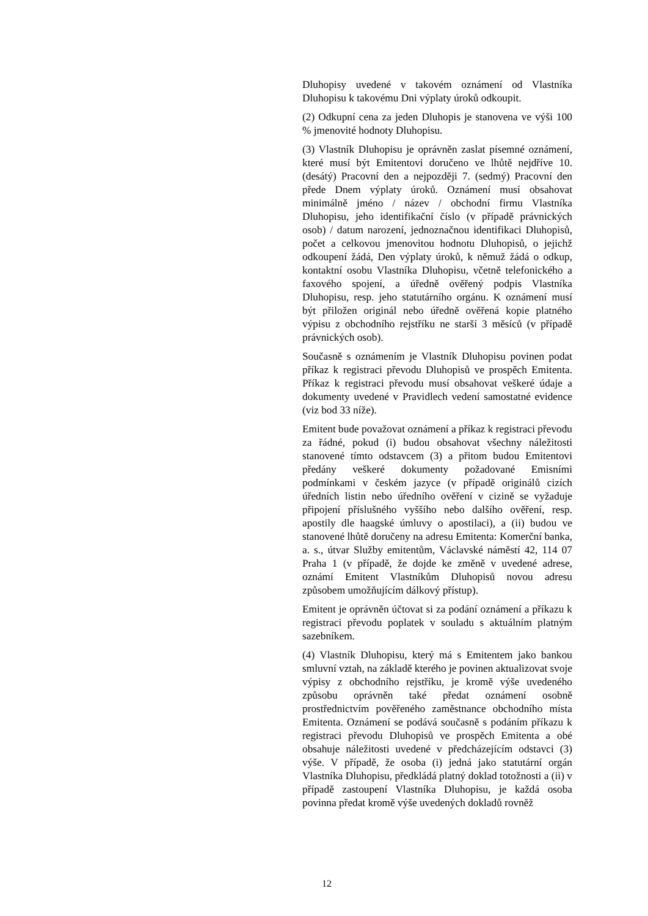Dluhopisy uvedené v takovém oznámení od Vlastníka Dluhopisu k takovému Dni výplaty úroků odkoupit.
(2) Odkupní cena za jeden Dluhopis je stanovena ve výši 100 % jmenovité hodnoty Dluhopisu.
(3) Vlastník Dluhopisu je oprávněn zaslat písemné oznámení, které musí být Emitentovi doručeno ve lhůtě nejdříve 10. (desátý) Pracovní den a nejpozději 7. (sedmý) Pracovní den přede Dnem výplaty úroků. Oznámení musí obsahovat minimálně jméno / název / obchodní firmu Vlastníka Dluhopisu, jeho identifikační číslo (v případě právnických osob) / datum narození, jednoznačnou identifikaci Dluhopisů, počet a celkovou jmenovitou hodnotu Dluhopisů, o jejichž odkoupení žádá, Den výplaty úroků, k němuž žádá o odkup, kontaktní osobu Vlastníka Dluhopisu, včetně telefonického a faxového spojení, a úředně ověřený podpis Vlastníka Dluhopisu, resp. jeho statutárního orgánu. K oznámení musí být přiložen originál nebo úředně ověřená kopie platného výpisu z obchodního rejstříku ne starší 3 měsíců (v případě právnických osob).
Současně s oznámením je Vlastník Dluhopisu povinen podat příkaz k registraci převodu Dluhopisů ve prospěch Emitenta. Příkaz k registraci převodu musí obsahovat veškeré údaje a dokumenty uvedené v Pravidlech vedení samostatné evidence (viz bod 33 níže).
Emitent bude považovat oznámení a příkaz k registraci převodu za řádné, pokud (i) budou obsahovat všechny náležitosti stanovené tímto odstavcem (3) a přitom budou Emitentovi předány veškeré dokumenty požadované Emisními podmínkami v českém jazyce (v případě originálů cizích úředních listin nebo úředního ověření v cizině se vyžaduje připojení příslušného vyššího nebo dalšího ověření, resp. apostily dle haagské úmluvy o apostilaci), a (ii) budou ve stanovené lhůtě doručeny na adresu Emitenta: Komerční banka, a. s., útvar Služby emitentům, Václavské náměstí 42, 114 07 Praha 1 (v případě, že dojde ke změně v uvedené adrese, oznámí Emitent Vlastníkům Dluhopisů novou adresu způsobem umožňujícím dálkový přístup).
Emitent je oprávněn účtovat si za podání oznámení a příkazu k registraci převodu poplatek v souladu s aktuálním platným sazebníkem.
(4) Vlastník Dluhopisu, který má s Emitentem jako bankou smluvní vztah, na základě kterého je povinen aktualizovat svoje výpisy z obchodního rejstříku, je kromě výše uvedeného způsobu oprávněn také předat oznámení osobně prostřednictvím pověřeného zaměstnance obchodního místa Emitenta. Oznámení se podává současně s podáním příkazu k registraci převodu Dluhopisů ve prospěch Emitenta a obé obsahuje náležitosti uvedené v předcházejícím odstavci (3) výše. V případě, že osoba (i) jedná jako statutární orgán Vlastníka Dluhopisu, předkládá platný doklad totožnosti a (ii) v případě zastoupení Vlastníka Dluhopisu, je každá osoba povinna předat kromě výše uvedených dokladů rovněž
12